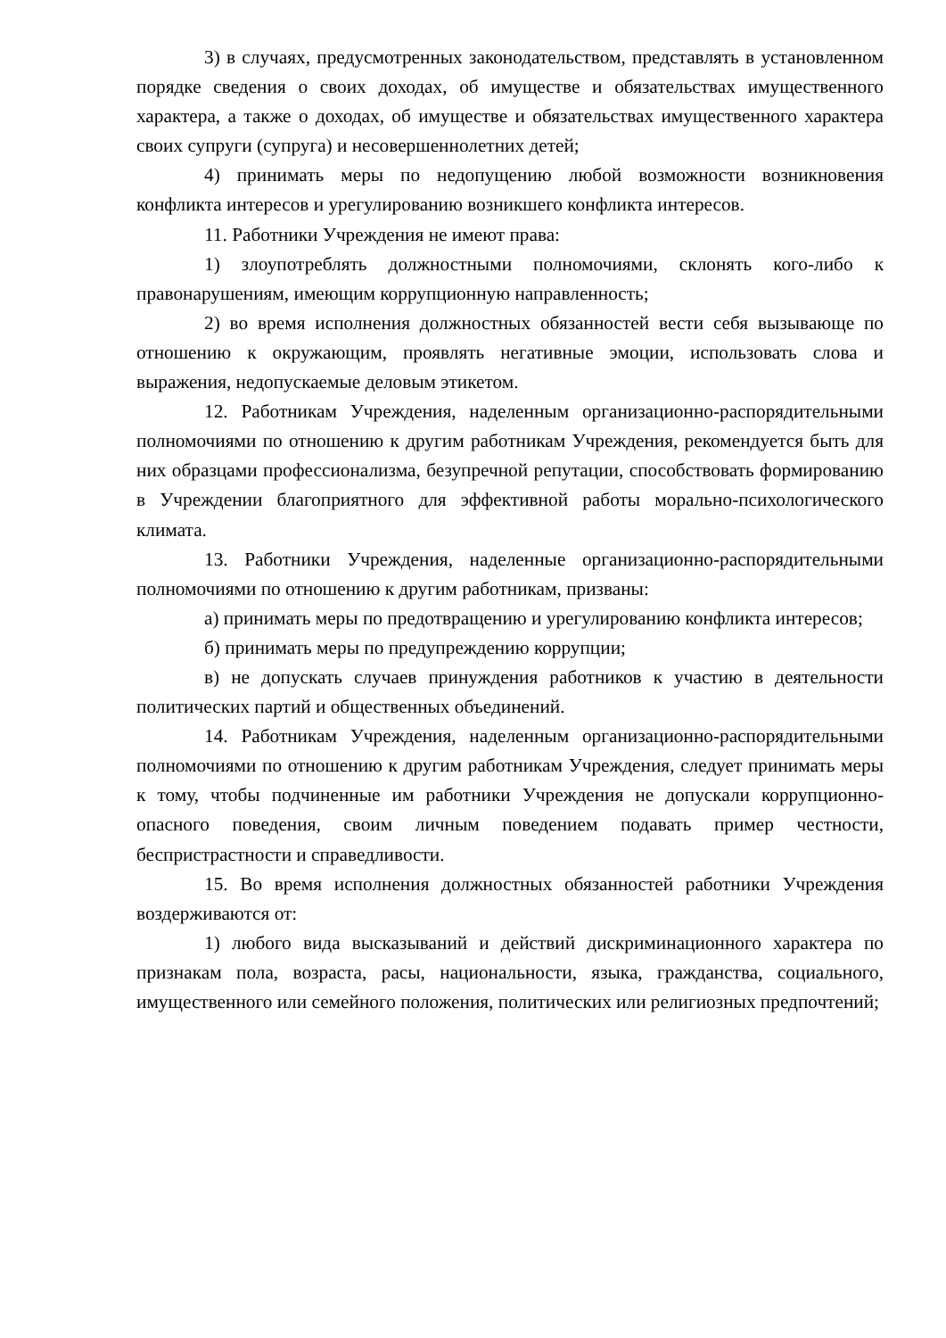3) в случаях, предусмотренных законодательством, представлять в установленном порядке сведения о своих доходах, об имуществе и обязательствах имущественного характера, а также о доходах, об имуществе и обязательствах имущественного характера своих супруги (супруга) и несовершеннолетних детей;
4) принимать меры по недопущению любой возможности возникновения конфликта интересов и урегулированию возникшего конфликта интересов.
11. Работники Учреждения не имеют права:
1) злоупотреблять должностными полномочиями, склонять кого-либо к правонарушениям, имеющим коррупционную направленность;
2) во время исполнения должностных обязанностей вести себя вызывающе по отношению к окружающим, проявлять негативные эмоции, использовать слова и выражения, недопускаемые деловым этикетом.
12. Работникам Учреждения, наделенным организационно-распорядительными полномочиями по отношению к другим работникам Учреждения, рекомендуется быть для них образцами профессионализма, безупречной репутации, способствовать формированию в Учреждении благоприятного для эффективной работы морально-психологического климата.
13. Работники Учреждения, наделенные организационно-распорядительными полномочиями по отношению к другим работникам, призваны:
а) принимать меры по предотвращению и урегулированию конфликта интересов;
б) принимать меры по предупреждению коррупции;
в) не допускать случаев принуждения работников к участию в деятельности политических партий и общественных объединений.
14. Работникам Учреждения, наделенным организационно-распорядительными полномочиями по отношению к другим работникам Учреждения, следует принимать меры к тому, чтобы подчиненные им работники Учреждения не допускали коррупционно-опасного поведения, своим личным поведением подавать пример честности, беспристрастности и справедливости.
15. Во время исполнения должностных обязанностей работники Учреждения воздерживаются от:
1) любого вида высказываний и действий дискриминационного характера по признакам пола, возраста, расы, национальности, языка, гражданства, социального, имущественного или семейного положения, политических или религиозных предпочтений;